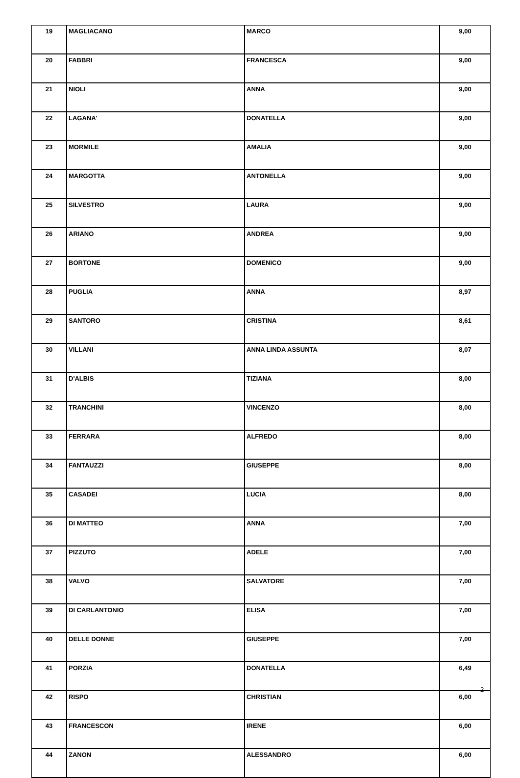| 19 | MAGLIACANO | MARCO | 9,00 |
| 20 | FABBRI | FRANCESCA | 9,00 |
| 21 | NIOLI | ANNA | 9,00 |
| 22 | LAGANA' | DONATELLA | 9,00 |
| 23 | MORMILE | AMALIA | 9,00 |
| 24 | MARGOTTA | ANTONELLA | 9,00 |
| 25 | SILVESTRO | LAURA | 9,00 |
| 26 | ARIANO | ANDREA | 9,00 |
| 27 | BORTONE | DOMENICO | 9,00 |
| 28 | PUGLIA | ANNA | 8,97 |
| 29 | SANTORO | CRISTINA | 8,61 |
| 30 | VILLANI | ANNA LINDA ASSUNTA | 8,07 |
| 31 | D'ALBIS | TIZIANA | 8,00 |
| 32 | TRANCHINI | VINCENZO | 8,00 |
| 33 | FERRARA | ALFREDO | 8,00 |
| 34 | FANTAUZZI | GIUSEPPE | 8,00 |
| 35 | CASADEI | LUCIA | 8,00 |
| 36 | DI MATTEO | ANNA | 7,00 |
| 37 | PIZZUTO | ADELE | 7,00 |
| 38 | VALVO | SALVATORE | 7,00 |
| 39 | DI CARLANTONIO | ELISA | 7,00 |
| 40 | DELLE DONNE | GIUSEPPE | 7,00 |
| 41 | PORZIA | DONATELLA | 6,49 |
| 42 | RISPO | CHRISTIAN | 6,00 |
| 43 | FRANCESCON | IRENE | 6,00 |
| 44 | ZANON | ALESSANDRO | 6,00 |
2